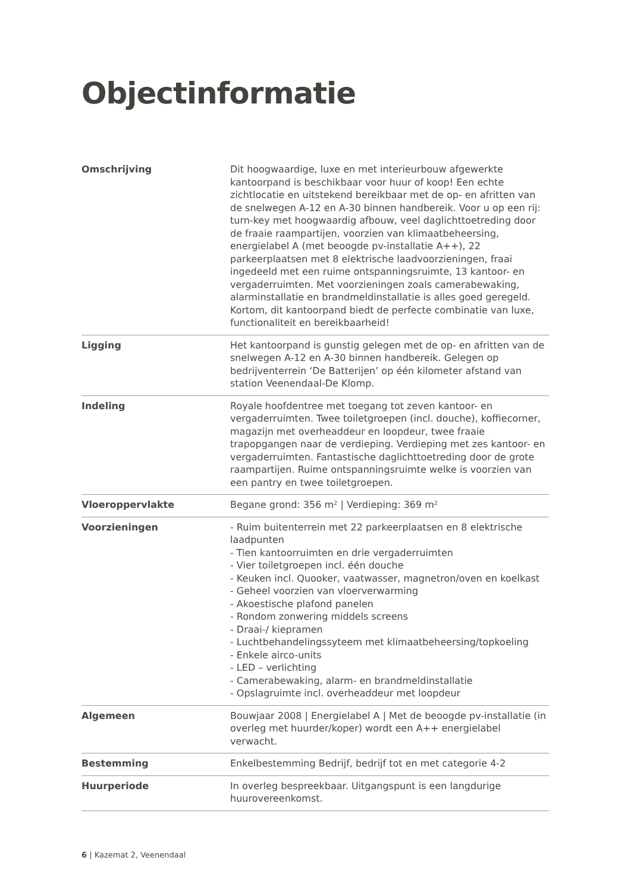Objectinformatie
| Omschrijving | Dit hoogwaardige, luxe en met interieurbouw afgewerkte kantoorpand is beschikbaar voor huur of koop! Een echte zichtlocatie en uitstekend bereikbaar met de op- en afritten van de snelwegen A-12 en A-30 binnen handbereik. Voor u op een rij: turn-key met hoogwaardig afbouw, veel daglichttoetreding door de fraaie raampartijen, voorzien van klimaatbeheersing, energielabel A (met beoogde pv-installatie A++), 22 parkeerplaatsen met 8 elektrische laadvoorzieningen, fraai ingedeeld met een ruime ontspanningsruimte, 13 kantoor- en vergaderruimten. Met voorzieningen zoals camerabewaking, alarminstallatie en brandmeldinstallatie is alles goed geregeld. Kortom, dit kantoorpand biedt de perfecte combinatie van luxe, functionaliteit en bereikbaarheid! |
| Ligging | Het kantoorpand is gunstig gelegen met de op- en afritten van de snelwegen A-12 en A-30 binnen handbereik. Gelegen op bedrijventerrein ‘De Batterijen’ op één kilometer afstand van station Veenendaal-De Klomp. |
| Indeling | Royale hoofdentree met toegang tot zeven kantoor- en vergaderruimten. Twee toiletgroepen (incl. douche), koffiecorner, magazijn met overheaddeur en loopdeur, twee fraaie trapopgangen naar de verdieping. Verdieping met zes kantoor- en vergaderruimten. Fantastische daglichttoetreding door de grote raampartijen. Ruime ontspanningsruimte welke is voorzien van een pantry en twee toiletgroepen. |
| Vloeroppervlakte | Begane grond: 356 m² / Verdieping: 369 m² |
| Voorzieningen | - Ruim buitenterrein met 22 parkeerplaatsen en 8 elektrische laadpunten - Tien kantoorruimten en drie vergaderruimten - Vier toiletgroepen incl. één douche - Keuken incl. Quooker, vaatwasser, magnetron/oven en koelkast - Geheel voorzien van vloerverwarming - Akoestische plafond panelen - Rondom zonwering middels screens - Draai-/ kiepramen - Luchtbehandelingssyteem met klimaatbeheersing/topkoeling - Enkele airco-units - LED – verlichting - Camerabewaking, alarm- en brandmeldinstallatie - Opslagruimte incl. overheaddeur met loopdeur |
| Algemeen | Bouwjaar 2008 / Energielabel A / Met de beoogde pv-installatie (in overleg met huurder/koper) wordt een A++ energielabel verwacht. |
| Bestemming | Enkelbestemming Bedrijf, bedrijf tot en met categorie 4-2 |
| Huurperiode | In overleg bespreekbaar. Uitgangspunt is een langdurige huurovereenkomst. |
6 | Kazemat 2, Veenendaal